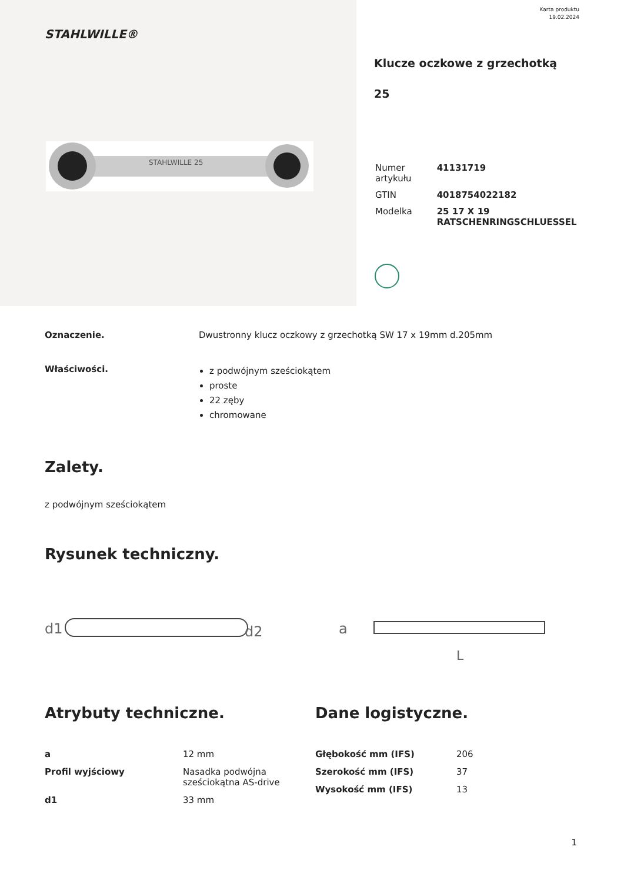STAHLWILLE®
STAHLWILLE 25
Karta produktu
19.02.2024
Klucze oczkowe z grzechotką
25
| Numer artykułu | 41131719 |
| GTIN | 4018754022182 |
| Modelka | 25 17 X 19 RATSCHENRINGSCHLUESSEL |
Oznaczenie. Dwustronny klucz oczkowy z grzechotką SW 17 x 19mm d.205mm
Właściwości.
z podwójnym sześciokątem
proste
22 zęby
chromowane
Zalety.
z podwójnym sześciokątem
Rysunek techniczny.
d1
d2
a
L
Atrybuty techniczne.
| a | 12 mm |
| Profil wyjściowy | Nasadka podwójna sześciokątna AS-drive |
| d1 | 33 mm |
Dane logistyczne.
| Głębokość mm (IFS) | 206 |
| Szerokość mm (IFS) | 37 |
| Wysokość mm (IFS) | 13 |
1